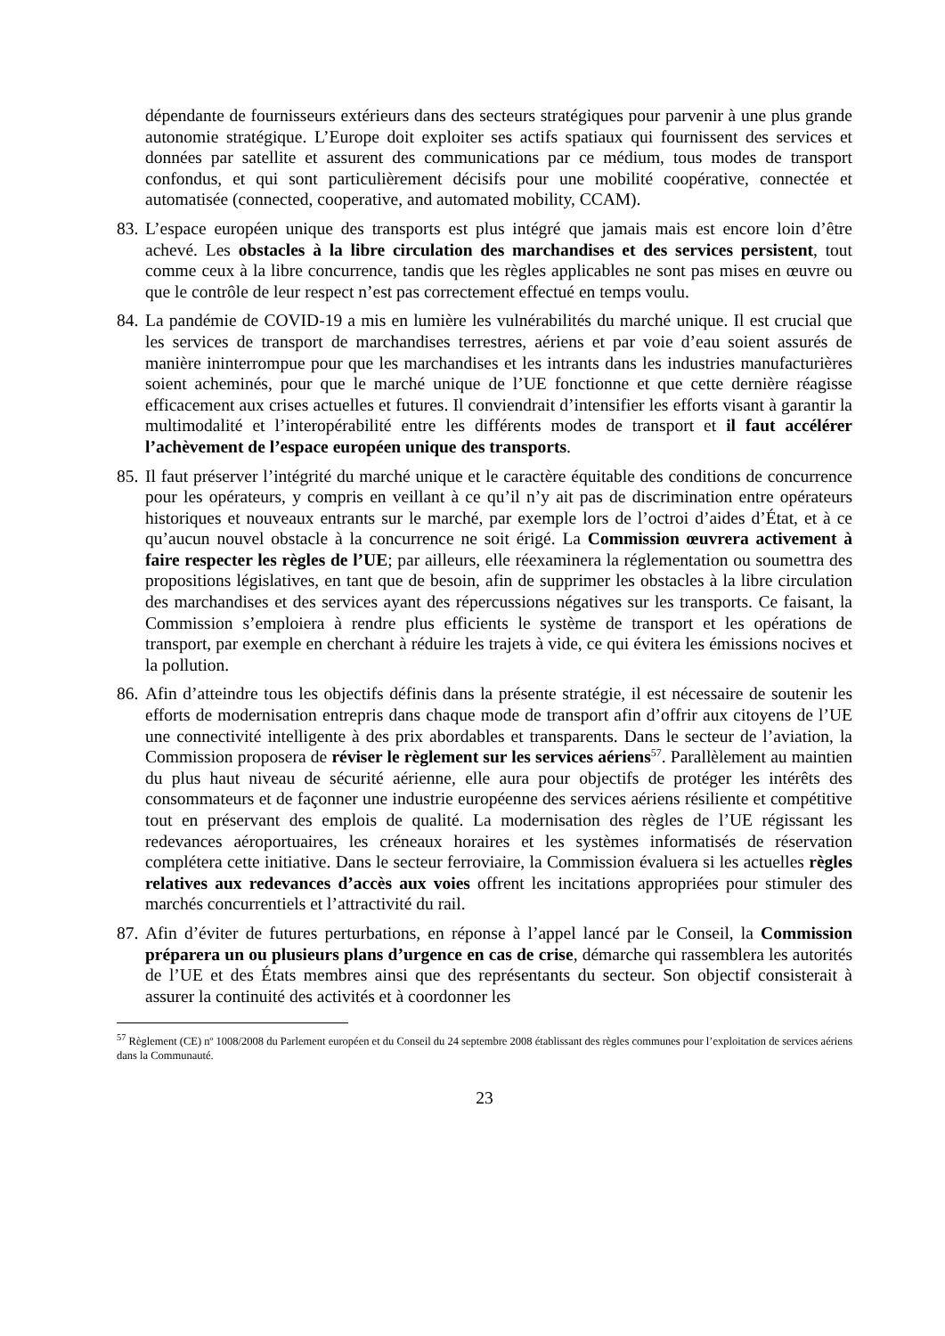dépendante de fournisseurs extérieurs dans des secteurs stratégiques pour parvenir à une plus grande autonomie stratégique. L’Europe doit exploiter ses actifs spatiaux qui fournissent des services et données par satellite et assurent des communications par ce médium, tous modes de transport confondus, et qui sont particulièrement décisifs pour une mobilité coopérative, connectée et automatisée (connected, cooperative, and automated mobility, CCAM).
83.
L’espace européen unique des transports est plus intégré que jamais mais est encore loin d’être achevé. Les obstacles à la libre circulation des marchandises et des services persistent, tout comme ceux à la libre concurrence, tandis que les règles applicables ne sont pas mises en œuvre ou que le contrôle de leur respect n’est pas correctement effectué en temps voulu.
84.
La pandémie de COVID-19 a mis en lumière les vulnérabilités du marché unique. Il est crucial que les services de transport de marchandises terrestres, aériens et par voie d’eau soient assurés de manière ininterrompue pour que les marchandises et les intrants dans les industries manufacturières soient acheminés, pour que le marché unique de l’UE fonctionne et que cette dernière réagisse efficacement aux crises actuelles et futures. Il conviendrait d’intensifier les efforts visant à garantir la multimodalité et l’interopérabilité entre les différents modes de transport et il faut accélérer l’achèvement de l’espace européen unique des transports.
85.
Il faut préserver l’intégrité du marché unique et le caractère équitable des conditions de concurrence pour les opérateurs, y compris en veillant à ce qu’il n’y ait pas de discrimination entre opérateurs historiques et nouveaux entrants sur le marché, par exemple lors de l’octroi d’aides d’État, et à ce qu’aucun nouvel obstacle à la concurrence ne soit érigé. La Commission œuvrera activement à faire respecter les règles de l’UE; par ailleurs, elle réexaminera la réglementation ou soumettra des propositions législatives, en tant que de besoin, afin de supprimer les obstacles à la libre circulation des marchandises et des services ayant des répercussions négatives sur les transports. Ce faisant, la Commission s’emploiera à rendre plus efficients le système de transport et les opérations de transport, par exemple en cherchant à réduire les trajets à vide, ce qui évitera les émissions nocives et la pollution.
86.
Afin d’atteindre tous les objectifs définis dans la présente stratégie, il est nécessaire de soutenir les efforts de modernisation entrepris dans chaque mode de transport afin d’offrir aux citoyens de l’UE une connectivité intelligente à des prix abordables et transparents. Dans le secteur de l’aviation, la Commission proposera de réviser le règlement sur les services aériens<sup>57</sup>. Parallèlement au maintien du plus haut niveau de sécurité aérienne, elle aura pour objectifs de protéger les intérêts des consommateurs et de façonner une industrie européenne des services aériens résiliente et compétitive tout en préservant des emplois de qualité. La modernisation des règles de l’UE régissant les redevances aéroportuaires, les créneaux horaires et les systèmes informatisés de réservation complétera cette initiative. Dans le secteur ferroviaire, la Commission évaluera si les actuelles règles relatives aux redevances d’accès aux voies offrent les incitations appropriées pour stimuler des marchés concurrentiels et l’attractivité du rail.
87.
Afin d’éviter de futures perturbations, en réponse à l’appel lancé par le Conseil, la Commission préparera un ou plusieurs plans d’urgence en cas de crise, démarche qui rassemblera les autorités de l’UE et des États membres ainsi que des représentants du secteur. Son objectif consisterait à assurer la continuité des activités et à coordonner les
<sup>57</sup> Règlement (CE) nº 1008/2008 du Parlement européen et du Conseil du 24 septembre 2008 établissant des règles communes pour l’exploitation de services aériens dans la Communauté.
23